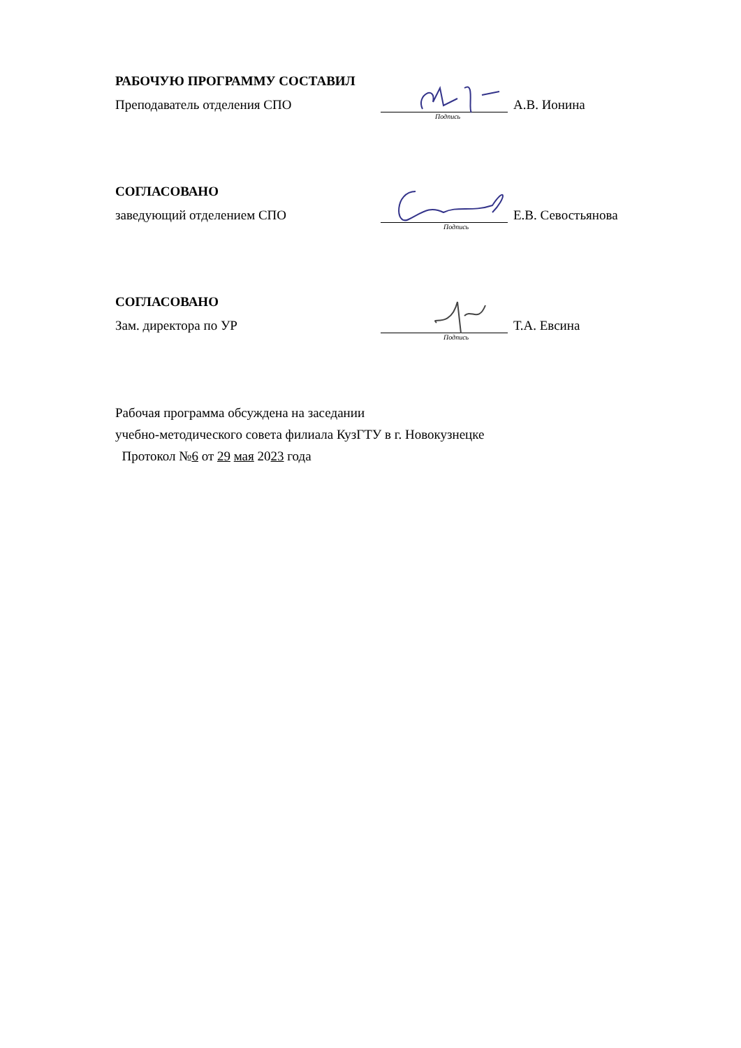РАБОЧУЮ ПРОГРАММУ СОСТАВИЛ
Преподаватель отделения СПО А.В. Ионина
Подпись
СОГЛАСОВАНО
заведующий отделением СПО Е.В. Севостьянова
Подпись
СОГЛАСОВАНО
Зам. директора по УР Т.А. Евсина
Подпись
Рабочая программа обсуждена на заседании
учебно-методического совета филиала КузГТУ в г. Новокузнецке
Протокол №6 от 29 мая 2023 года